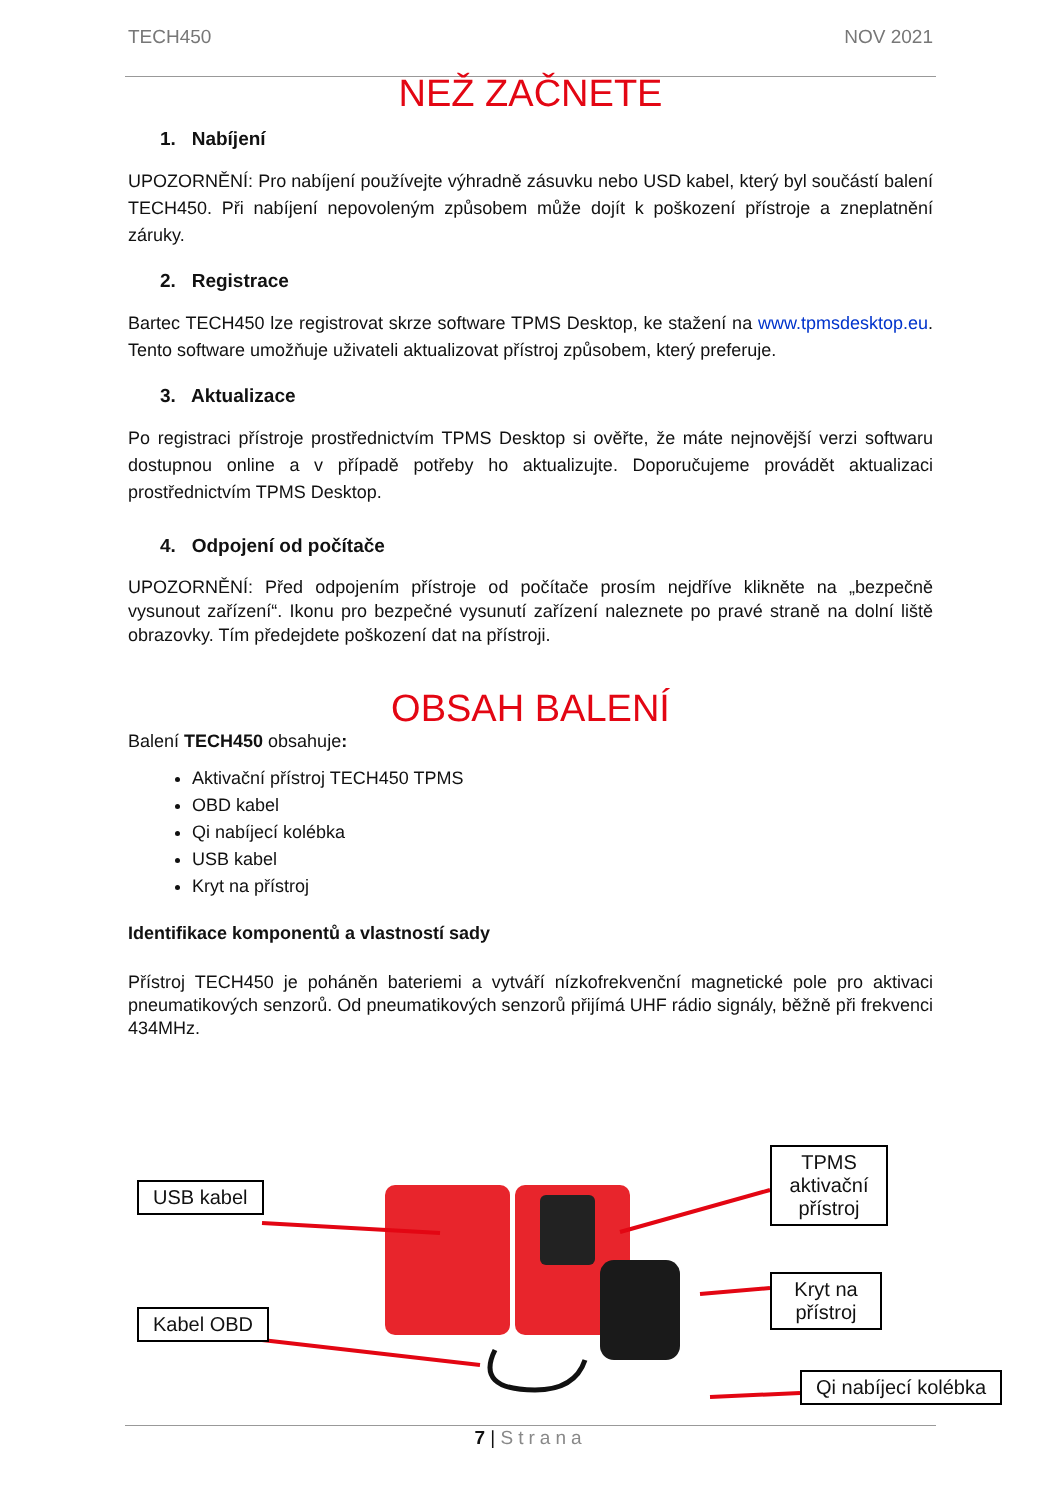TECH450 NOV 2021
NEŽ ZAČNETE
1. Nabíjení
UPOZORNĚNÍ: Pro nabíjení používejte výhradně zásuvku nebo USD kabel, který byl součástí balení TECH450. Při nabíjení nepovoleným způsobem může dojít k poškození přístroje a zneplatnění záruky.
2. Registrace
Bartec TECH450 lze registrovat skrze software TPMS Desktop, ke stažení na www.tpmsdesktop.eu. Tento software umožňuje uživateli aktualizovat přístroj způsobem, který preferuje.
3. Aktualizace
Po registraci přístroje prostřednictvím TPMS Desktop si ověřte, že máte nejnovější verzi softwaru dostupnou online a v případě potřeby ho aktualizujte. Doporučujeme provádět aktualizaci prostřednictvím TPMS Desktop.
4. Odpojení od počítače
UPOZORNĚNÍ: Před odpojením přístroje od počítače prosím nejdříve klikněte na „bezpečně vysunout zařízení“. Ikonu pro bezpečné vysunutí zařízení naleznete po pravé straně na dolní liště obrazovky. Tím předejdete poškození dat na přístroji.
OBSAH BALENÍ
Balení TECH450 obsahuje:
Aktivační přístroj TECH450 TPMS
OBD kabel
Qi nabíjecí kolébka
USB kabel
Kryt na přístroj
Identifikace komponentů a vlastností sady
Přístroj TECH450 je poháněn bateriemi a vytváří nízkofrekvenční magnetické pole pro aktivaci pneumatikových senzorů. Od pneumatikových senzorů přijímá UHF rádio signály, běžně při frekvenci 434MHz.
USB kabel
Kabel OBD
TPMS aktivační přístroj
Kryt na přístroj
Qi nabíjecí kolébka
7 | Strana